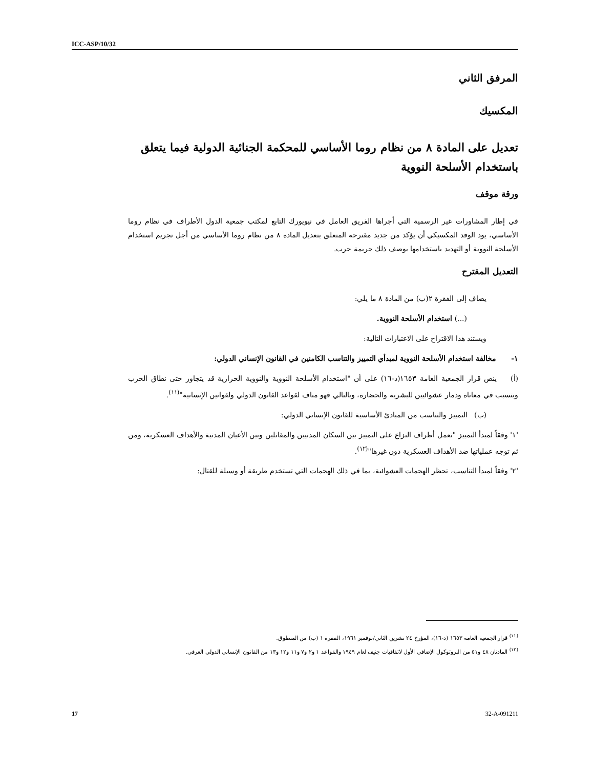ICC-ASP/10/32
المرفق الثاني
المكسيك
تعديل على المادة ٨ من نظام روما الأساسي للمحكمة الجنائية الدولية فيما يتعلق باستخدام الأسلحة النووية
ورقة موقف
في إطار المشاورات غير الرسمية التي أجراها الفريق العامل في نيويورك التابع لمكتب جمعية الدول الأطراف في نظام روما الأساسي، يود الوفد المكسيكي أن يؤكد من جديد مقترحه المتعلق بتعديل المادة ٨ من نظام روما الأساسي من أجل تجريم استخدام الأسلحة النووية أو التهديد باستخدامها بوصف ذلك جريمة حرب.
التعديل المقترح
يضاف إلى الفقرة ٢(ب) من المادة ٨ ما يلي:
(...) استخدام الأسلحة النووية.
ويستند هذا الاقتراح على الاعتبارات التالية:
١- مخالفة استخدام الأسلحة النووية لمبدأي التمييز والتناسب الكامنين في القانون الإنساني الدولي:
(أ) ينص قرار الجمعية العامة ١٦٥٣(د-١٦) على أن "استخدام الأسلحة النووية والنووية الحرارية قد يتجاوز حتى نطاق الحرب ويتسبب في معاناة ودمار عشوائيين للبشرية والحضارة، وبالتالي فهو مناف لقواعد القانون الدولي ولقوانين الإنسانية"<sup>(١١)</sup>.
(ب) التمييز والتناسب من المبادئ الأساسية للقانون الإنساني الدولي:
'١' وفقاً لمبدأ التمييز "تعمل أطراف النزاع على التمييز بين السكان المدنيين والمقاتلين وبين الأعيان المدنية والأهداف العسكرية، ومن ثم توجه عملياتها ضد الأهداف العسكرية دون غيرها"<sup>(١٢)</sup>.
'٢' وفقاً لمبدأ التناسب، تحظر الهجمات العشوائية، بما في ذلك الهجمات التي تستخدم طريقة أو وسيلة للقتال:
<sup>(١١)</sup> قرار الجمعية العامة ١٦٥٣ (د-١٦)، المؤرخ ٢٤ تشرين الثاني/نوفمبر ١٩٦١، الفقرة ١ (ب) من المنطوق.
<sup>(١٢)</sup> المادتان ٤٨ و٥١ من البروتوكول الإضافي الأول لاتفاقيات جنيف لعام ١٩٤٩ والقواعد ١ و٢ و٧ و١١ و١٢ و١٣ من القانون الإنساني الدولي العرفي.
17 32-A-091211